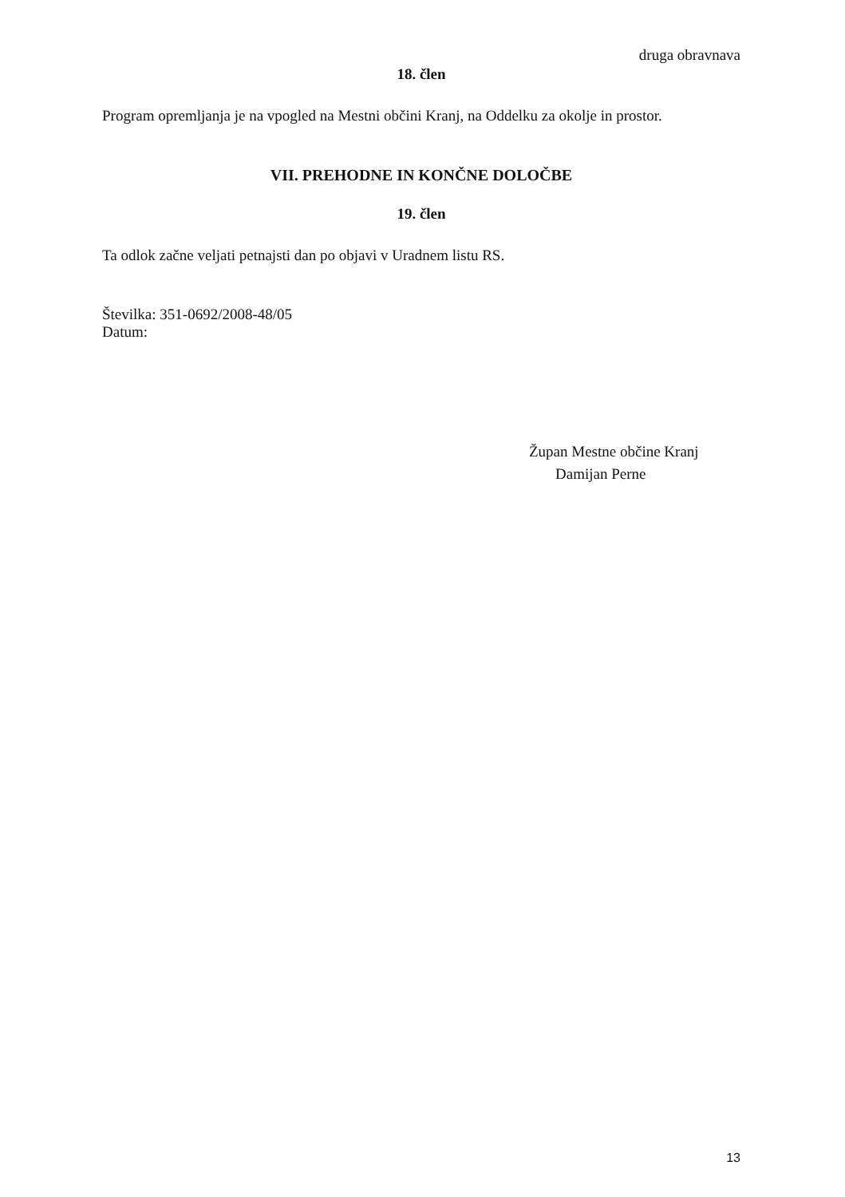druga obravnava
18. člen
Program opremljanja je na vpogled na Mestni občini Kranj, na Oddelku za okolje in prostor.
VII. PREHODNE IN KONČNE DOLOČBE
19. člen
Ta odlok začne veljati petnajsti dan po objavi v Uradnem listu RS.
Številka: 351-0692/2008-48/05
Datum:
Župan Mestne občine Kranj
Damijan Perne
13